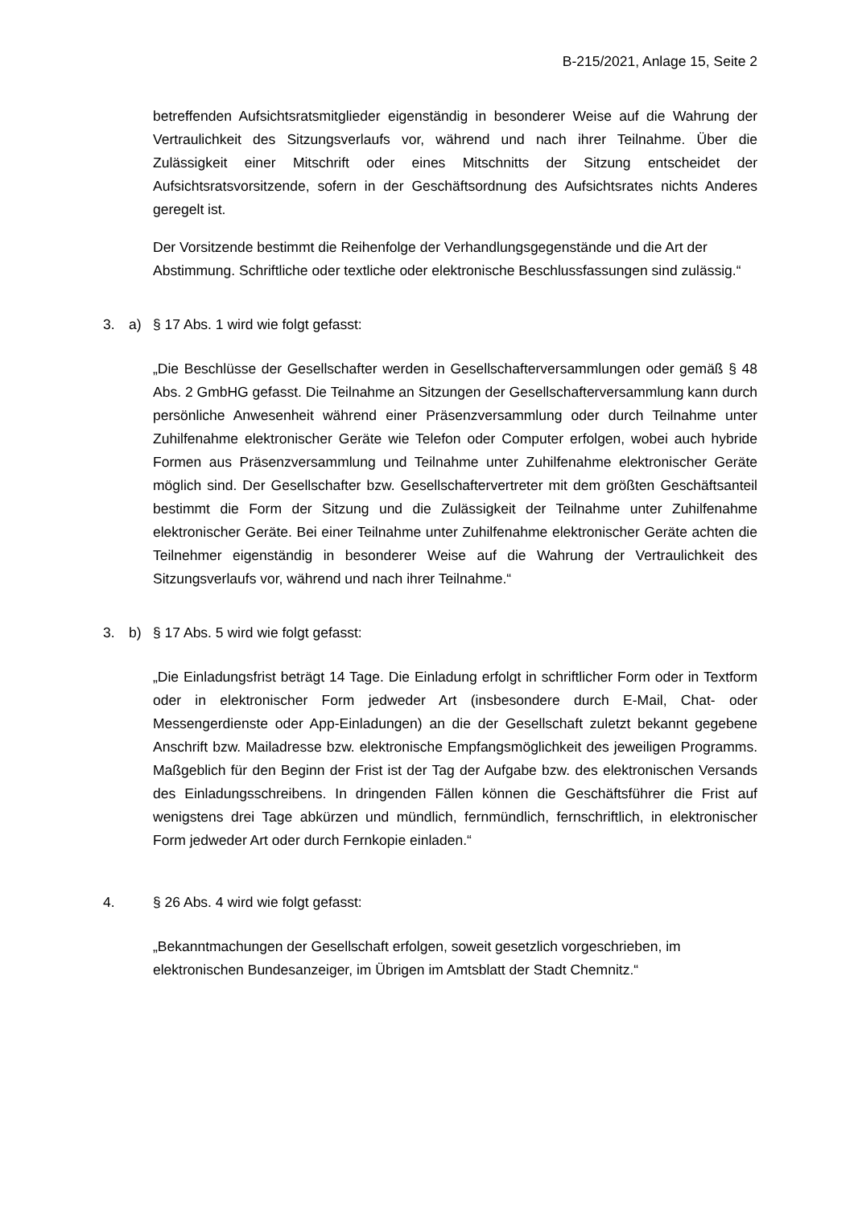B-215/2021, Anlage 15, Seite 2
betreffenden Aufsichtsratsmitglieder eigenständig in besonderer Weise auf die Wahrung der Vertraulichkeit des Sitzungsverlaufs vor, während und nach ihrer Teilnahme. Über die Zulässigkeit einer Mitschrift oder eines Mitschnitts der Sitzung entscheidet der Aufsichtsratsvorsitzende, sofern in der Geschäftsordnung des Aufsichtsrates nichts Anderes geregelt ist.
Der Vorsitzende bestimmt die Reihenfolge der Verhandlungsgegenstände und die Art der Abstimmung. Schriftliche oder textliche oder elektronische Beschlussfassungen sind zulässig.“
3. a) § 17 Abs. 1 wird wie folgt gefasst:
„Die Beschlüsse der Gesellschafter werden in Gesellschafterversammlungen oder gemäß § 48 Abs. 2 GmbHG gefasst. Die Teilnahme an Sitzungen der Gesellschafterversammlung kann durch persönliche Anwesenheit während einer Präsenzversammlung oder durch Teilnahme unter Zuhilfenahme elektronischer Geräte wie Telefon oder Computer erfolgen, wobei auch hybride Formen aus Präsenzversammlung und Teilnahme unter Zuhilfenahme elektronischer Geräte möglich sind. Der Gesellschafter bzw. Gesellschaftervertreter mit dem größten Geschäftsanteil bestimmt die Form der Sitzung und die Zulässigkeit der Teilnahme unter Zuhilfenahme elektronischer Geräte. Bei einer Teilnahme unter Zuhilfenahme elektronischer Geräte achten die Teilnehmer eigenständig in besonderer Weise auf die Wahrung der Vertraulichkeit des Sitzungsverlaufs vor, während und nach ihrer Teilnahme.“
3. b) § 17 Abs. 5 wird wie folgt gefasst:
„Die Einladungsfrist beträgt 14 Tage. Die Einladung erfolgt in schriftlicher Form oder in Textform oder in elektronischer Form jedweder Art (insbesondere durch E-Mail, Chat- oder Messengerdienste oder App-Einladungen) an die der Gesellschaft zuletzt bekannt gegebene Anschrift bzw. Mailadresse bzw. elektronische Empfangsmöglichkeit des jeweiligen Programms. Maßgeblich für den Beginn der Frist ist der Tag der Aufgabe bzw. des elektronischen Versands des Einladungsschreibens. In dringenden Fällen können die Geschäftsführer die Frist auf wenigstens drei Tage abkürzen und mündlich, fernmündlich, fernschriftlich, in elektronischer Form jedweder Art oder durch Fernkopie einladen.“
4. § 26 Abs. 4 wird wie folgt gefasst:
„Bekanntmachungen der Gesellschaft erfolgen, soweit gesetzlich vorgeschrieben, im elektronischen Bundesanzeiger, im Übrigen im Amtsblatt der Stadt Chemnitz.“